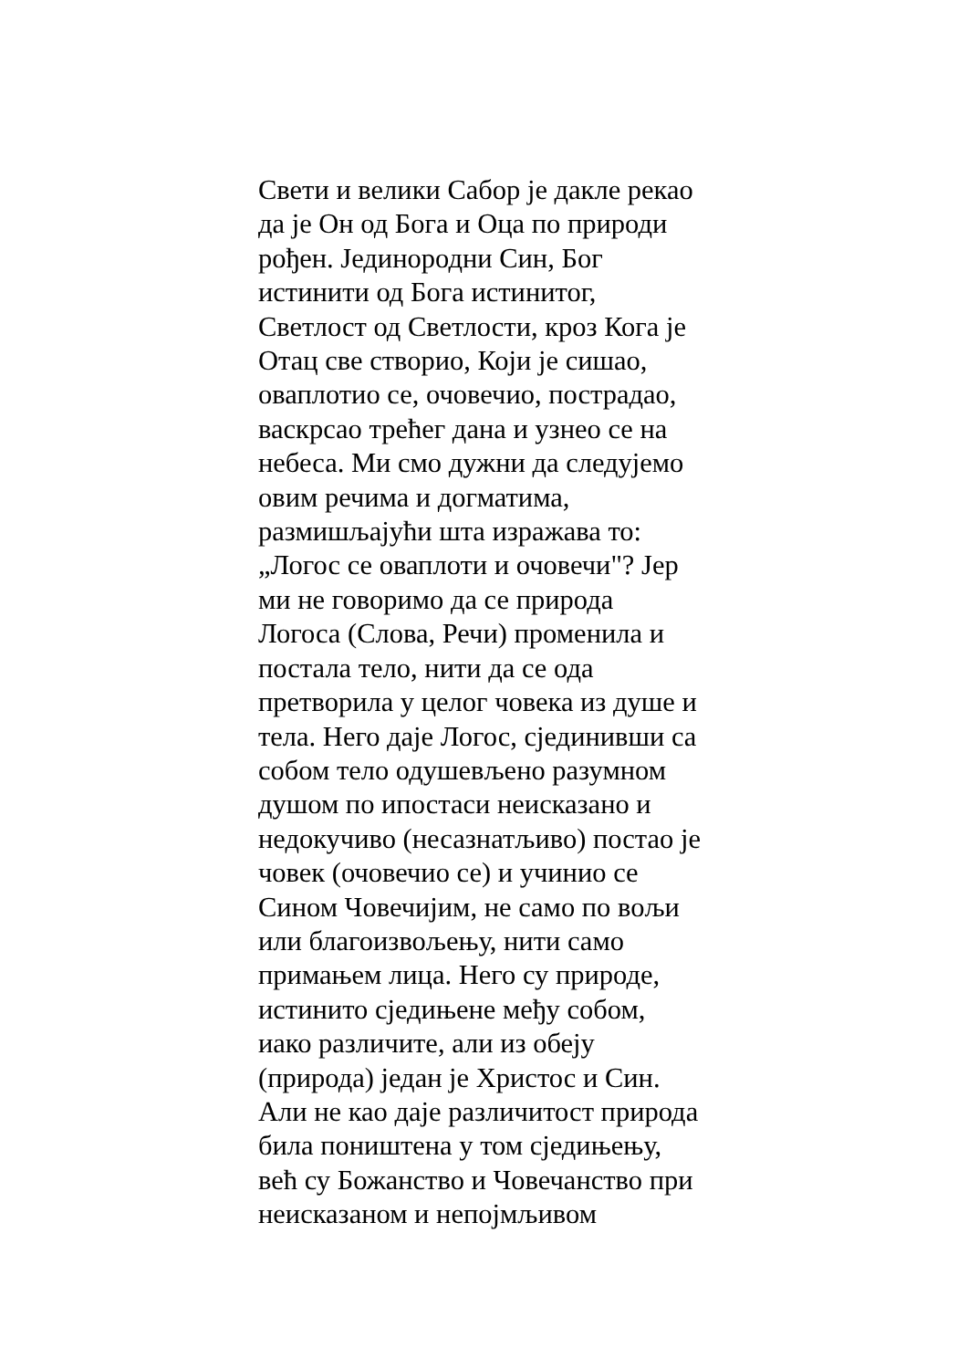Свети и велики Сабор је дакле рекао
да је Он од Бога и Оца по природи
рођен. Јединородни Син, Бог
истинити од Бога истинитог,
Светлост од Светлости, кроз Кога је
Отац све створио, Који је сишао,
оваплотио се, очовечио, пострадао,
васкрсао трећег дана и узнео се на
небеса. Ми смо дужни да следујемо
овим речима и догматима,
размишљајући шта изражава то:
„Логос се оваплоти и очовечи"? Јер
ми не говоримо да се природа
Логоса (Слова, Речи) променила и
постала тело, нити да се ода
претворила у целог човека из душе и
тела. Него даје Логос, сјединивши са
собом тело одушевљено разумном
душом по ипостаси неисказано и
недокучиво (несазнатљиво) постао је
човек (очовечио се) и учинио се
Сином Човечијим, не само по вољи
или благоизвољењу, нити само
примањем лица. Него су природе,
истинито сједињене међу собом,
иако различите, али из обеју
(природа) један је Христос и Син.
Али не као даје различитост природа
била поништена у том сједињењу,
већ су Божанство и Човечанство при
неисказаном и непојмљивом